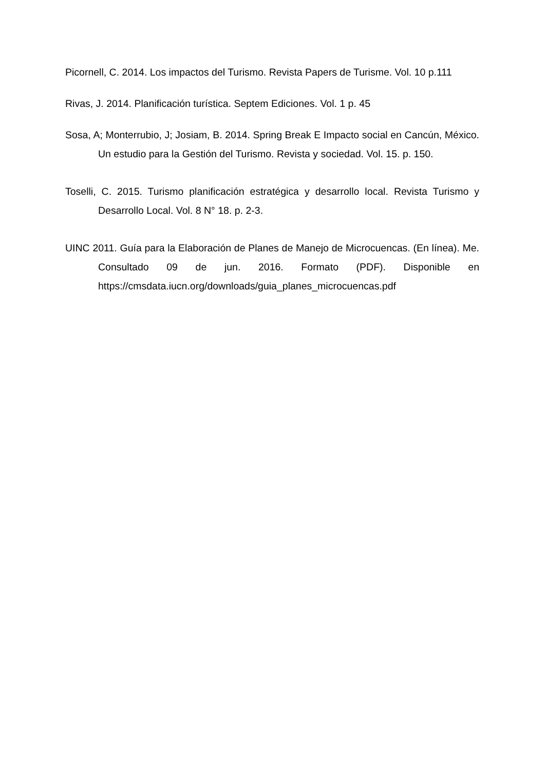Picornell, C. 2014. Los impactos del Turismo. Revista Papers de Turisme. Vol. 10 p.111
Rivas, J. 2014. Planificación turística. Septem Ediciones. Vol. 1 p. 45
Sosa, A; Monterrubio, J; Josiam, B. 2014. Spring Break E Impacto social en Cancún, México. Un estudio para la Gestión del Turismo. Revista y sociedad. Vol. 15. p. 150.
Toselli, C. 2015. Turismo planificación estratégica y desarrollo local. Revista Turismo y Desarrollo Local. Vol. 8 N° 18. p. 2-3.
UINC 2011. Guía para la Elaboración de Planes de Manejo de Microcuencas. (En línea). Me. Consultado 09 de jun. 2016. Formato (PDF). Disponible en https://cmsdata.iucn.org/downloads/guia_planes_microcuencas.pdf